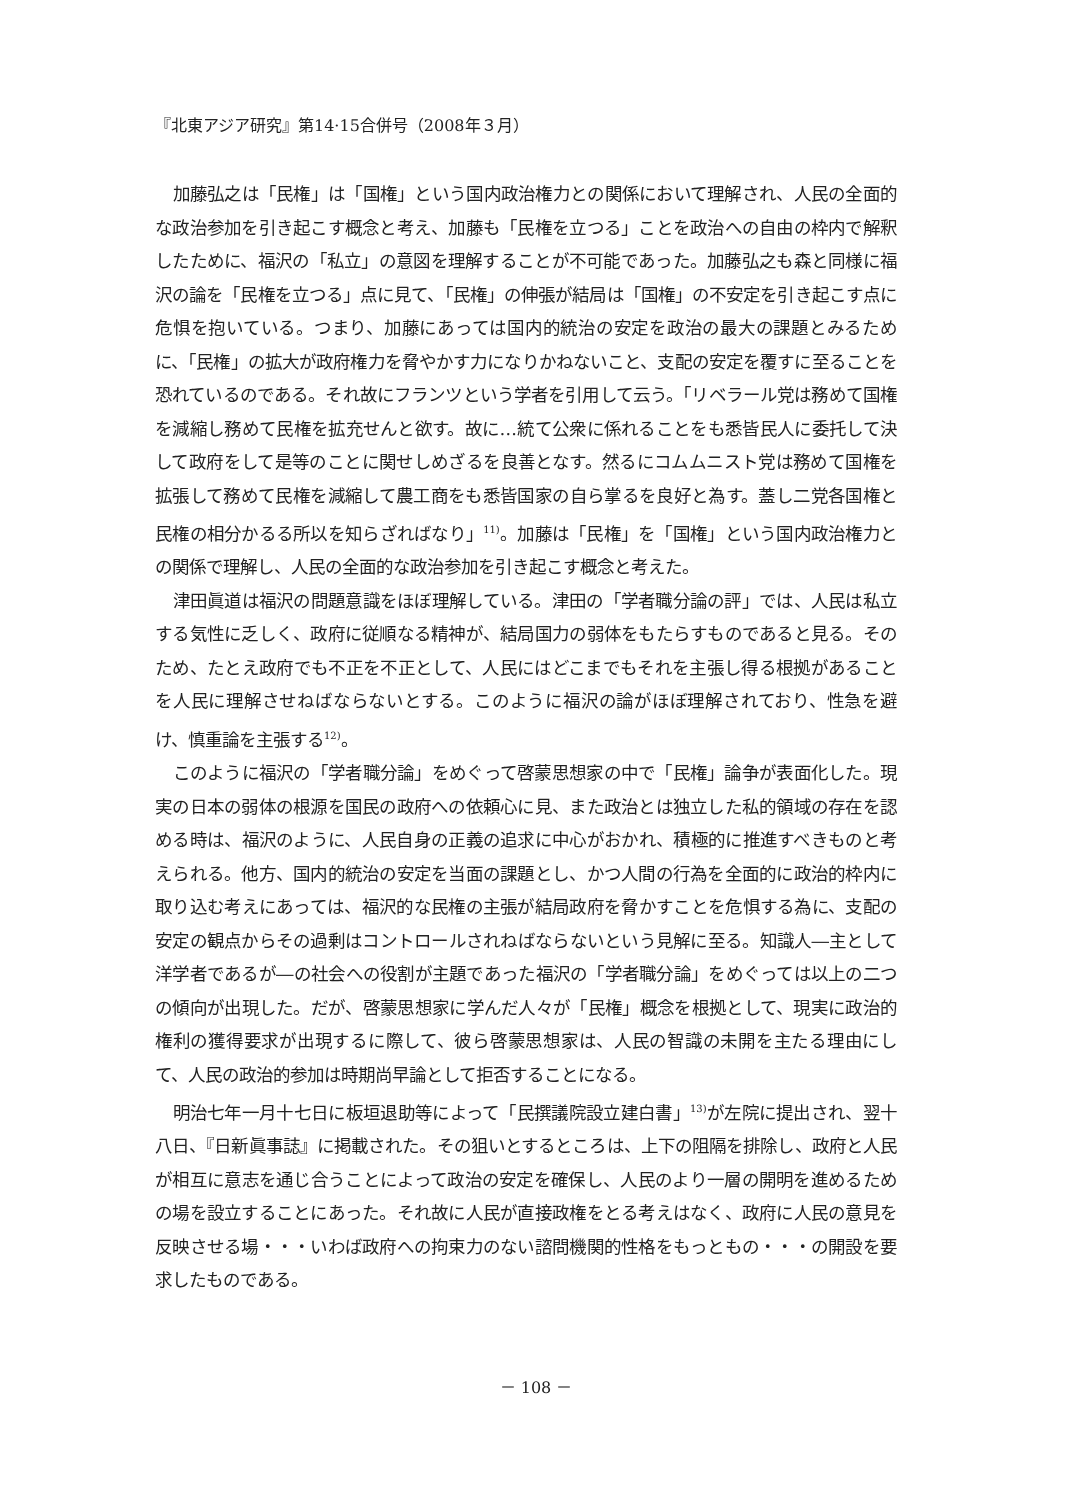『北東アジア研究』第14·15合併号（2008年３月）
加藤弘之は「民権」は「国権」という国内政治権力との関係において理解され、人民の全面的な政治参加を引き起こす概念と考え、加藤も「民権を立つる」ことを政治への自由の枠内で解釈したために、福沢の「私立」の意図を理解することが不可能であった。加藤弘之も森と同様に福沢の論を「民権を立つる」点に見て、「民権」の伸張が結局は「国権」の不安定を引き起こす点に危惧を抱いている。つまり、加藤にあっては国内的統治の安定を政治の最大の課題とみるために、「民権」の拡大が政府権力を脅やかす力になりかねないこと、支配の安定を覆すに至ることを恐れているのである。それ故にフランツという学者を引用して云う。「リベラール党は務めて国権を減縮し務めて民権を拡充せんと欲す。故に…統て公衆に係れることをも悉皆民人に委托して決して政府をして是等のことに関せしめざるを良善となす。然るにコムムニスト党は務めて国権を拡張して務めて民権を減縮して農工商をも悉皆国家の自ら掌るを良好と為す。蓋し二党各国権と民権の相分かるる所以を知らざればなり」<sup>11)</sup>。加藤は「民権」を「国権」という国内政治権力との関係で理解し、人民の全面的な政治参加を引き起こす概念と考えた。
津田眞道は福沢の問題意識をほぼ理解している。津田の「学者職分論の評」では、人民は私立する気性に乏しく、政府に従順なる精神が、結局国力の弱体をもたらすものであると見る。そのため、たとえ政府でも不正を不正として、人民にはどこまでもそれを主張し得る根拠があることを人民に理解させねばならないとする。このように福沢の論がほぼ理解されており、性急を避け、慎重論を主張する<sup>12)</sup>。
このように福沢の「学者職分論」をめぐって啓蒙思想家の中で「民権」論争が表面化した。現実の日本の弱体の根源を国民の政府への依頼心に見、また政治とは独立した私的領域の存在を認める時は、福沢のように、人民自身の正義の追求に中心がおかれ、積極的に推進すべきものと考えられる。他方、国内的統治の安定を当面の課題とし、かつ人間の行為を全面的に政治的枠内に取り込む考えにあっては、福沢的な民権の主張が結局政府を脅かすことを危惧する為に、支配の安定の観点からその過剰はコントロールされねばならないという見解に至る。知識人―主として洋学者であるが―の社会への役割が主題であった福沢の「学者職分論」をめぐっては以上の二つの傾向が出現した。だが、啓蒙思想家に学んだ人々が「民権」概念を根拠として、現実に政治的権利の獲得要求が出現するに際して、彼ら啓蒙思想家は、人民の智識の未開を主たる理由にして、人民の政治的参加は時期尚早論として拒否することになる。
明治七年一月十七日に板垣退助等によって「民撰議院設立建白書」<sup>13)</sup>が左院に提出され、翌十八日、『日新眞事誌』に掲載された。その狙いとするところは、上下の阻隔を排除し、政府と人民が相互に意志を通じ合うことによって政治の安定を確保し、人民のより一層の開明を進めるための場を設立することにあった。それ故に人民が直接政権をとる考えはなく、政府に人民の意見を反映させる場・・・いわば政府への拘束力のない諮問機関的性格をもっともの・・・の開設を要求したものである。
－ 108 －